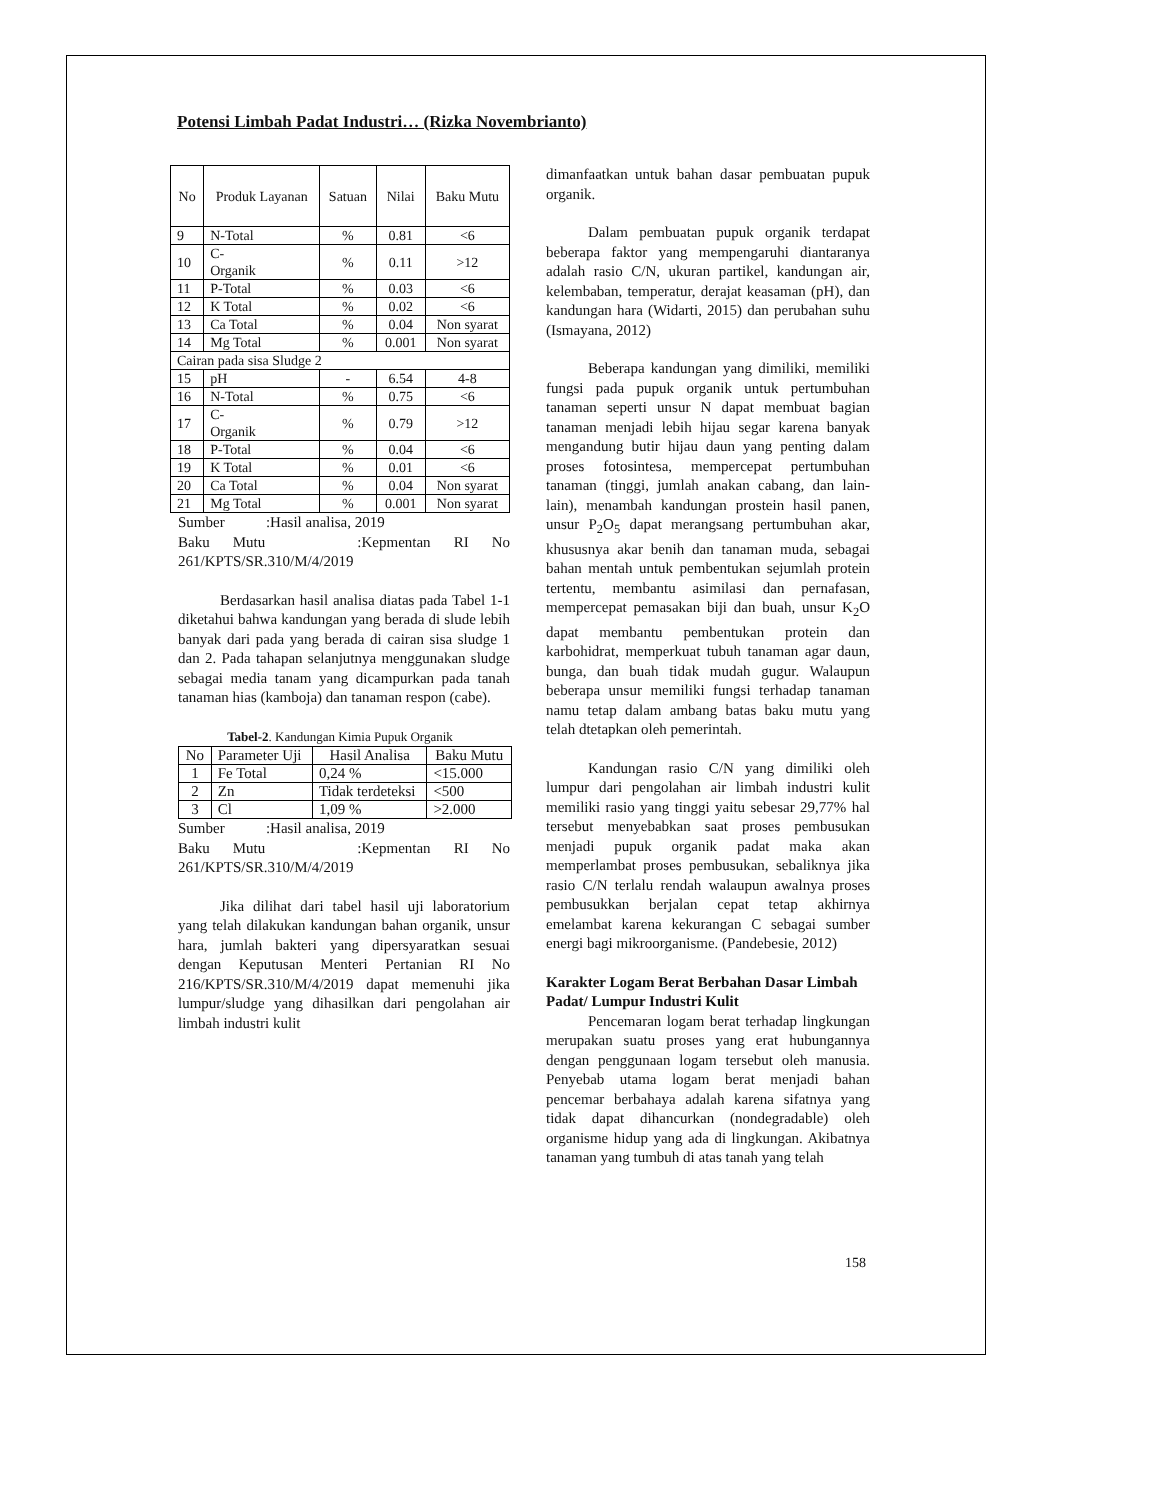Potensi Limbah Padat Industri… (Rizka Novembrianto)
| No | Produk Layanan | Satuan | Nilai | Baku Mutu |
| --- | --- | --- | --- | --- |
| 9 | N-Total | % | 0.81 | <6 |
| 10 | C- Organik | % | 0.11 | >12 |
| 11 | P-Total | % | 0.03 | <6 |
| 12 | K Total | % | 0.02 | <6 |
| 13 | Ca Total | % | 0.04 | Non syarat |
| 14 | Mg Total | % | 0.001 | Non syarat |
| Cairan pada sisa Sludge 2 | | | | |
| 15 | pH | - | 6.54 | 4-8 |
| 16 | N-Total | % | 0.75 | <6 |
| 17 | C- Organik | % | 0.79 | >12 |
| 18 | P-Total | % | 0.04 | <6 |
| 19 | K Total | % | 0.01 | <6 |
| 20 | Ca Total | % | 0.04 | Non syarat |
| 21 | Mg Total | % | 0.001 | Non syarat |
Sumber :Hasil analisa, 2019
Baku Mutu :Kepmentan RI No 261/KPTS/SR.310/M/4/2019
Berdasarkan hasil analisa diatas pada Tabel 1-1 diketahui bahwa kandungan yang berada di slude lebih banyak dari pada yang berada di cairan sisa sludge 1 dan 2. Pada tahapan selanjutnya menggunakan sludge sebagai media tanam yang dicampurkan pada tanah tanaman hias (kamboja) dan tanaman respon (cabe).
Tabel-2. Kandungan Kimia Pupuk Organik
| No | Parameter Uji | Hasil Analisa | Baku Mutu |
| --- | --- | --- | --- |
| 1 | Fe Total | 0,24 % | <15.000 |
| 2 | Zn | Tidak terdeteksi | <500 |
| 3 | Cl | 1,09 % | >2.000 |
Sumber :Hasil analisa, 2019
Baku Mutu :Kepmentan RI No 261/KPTS/SR.310/M/4/2019
Jika dilihat dari tabel hasil uji laboratorium yang telah dilakukan kandungan bahan organik, unsur hara, jumlah bakteri yang dipersyaratkan sesuai dengan Keputusan Menteri Pertanian RI No 216/KPTS/SR.310/M/4/2019 dapat memenuhi jika lumpur/sludge yang dihasilkan dari pengolahan air limbah industri kulit
dimanfaatkan untuk bahan dasar pembuatan pupuk organik.
Dalam pembuatan pupuk organik terdapat beberapa faktor yang mempengaruhi diantaranya adalah rasio C/N, ukuran partikel, kandungan air, kelembaban, temperatur, derajat keasaman (pH), dan kandungan hara (Widarti, 2015) dan perubahan suhu (Ismayana, 2012)
Beberapa kandungan yang dimiliki, memiliki fungsi pada pupuk organik untuk pertumbuhan tanaman seperti unsur N dapat membuat bagian tanaman menjadi lebih hijau segar karena banyak mengandung butir hijau daun yang penting dalam proses fotosintesa, mempercepat pertumbuhan tanaman (tinggi, jumlah anakan cabang, dan lain-lain), menambah kandungan prostein hasil panen, unsur P<sub>2</sub>O<sub>5</sub> dapat merangsang pertumbuhan akar, khususnya akar benih dan tanaman muda, sebagai bahan mentah untuk pembentukan sejumlah protein tertentu, membantu asimilasi dan pernafasan, mempercepat pemasakan biji dan buah, unsur K<sub>2</sub>O dapat membantu pembentukan protein dan karbohidrat, memperkuat tubuh tanaman agar daun, bunga, dan buah tidak mudah gugur. Walaupun beberapa unsur memiliki fungsi terhadap tanaman namu tetap dalam ambang batas baku mutu yang telah dtetapkan oleh pemerintah.
Kandungan rasio C/N yang dimiliki oleh lumpur dari pengolahan air limbah industri kulit memiliki rasio yang tinggi yaitu sebesar 29,77% hal tersebut menyebabkan saat proses pembusukan menjadi pupuk organik padat maka akan memperlambat proses pembusukan, sebaliknya jika rasio C/N terlalu rendah walaupun awalnya proses pembusukkan berjalan cepat tetap akhirnya emelambat karena kekurangan C sebagai sumber energi bagi mikroorganisme. (Pandebesie, 2012)
Karakter Logam Berat Berbahan Dasar Limbah Padat/ Lumpur Industri Kulit
Pencemaran logam berat terhadap lingkungan merupakan suatu proses yang erat hubungannya dengan penggunaan logam tersebut oleh manusia. Penyebab utama logam berat menjadi bahan pencemar berbahaya adalah karena sifatnya yang tidak dapat dihancurkan (nondegradable) oleh organisme hidup yang ada di lingkungan. Akibatnya tanaman yang tumbuh di atas tanah yang telah
158